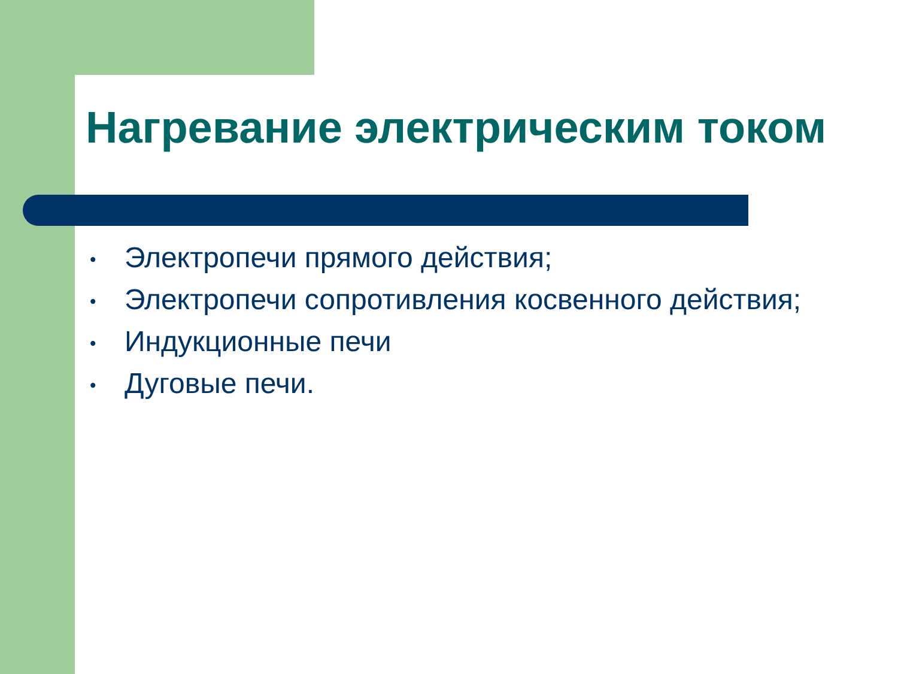Нагревание электрическим током
• Электропечи прямого действия;
• Электропечи сопротивления косвенного действия;
• Индукционные печи
• Дуговые печи.